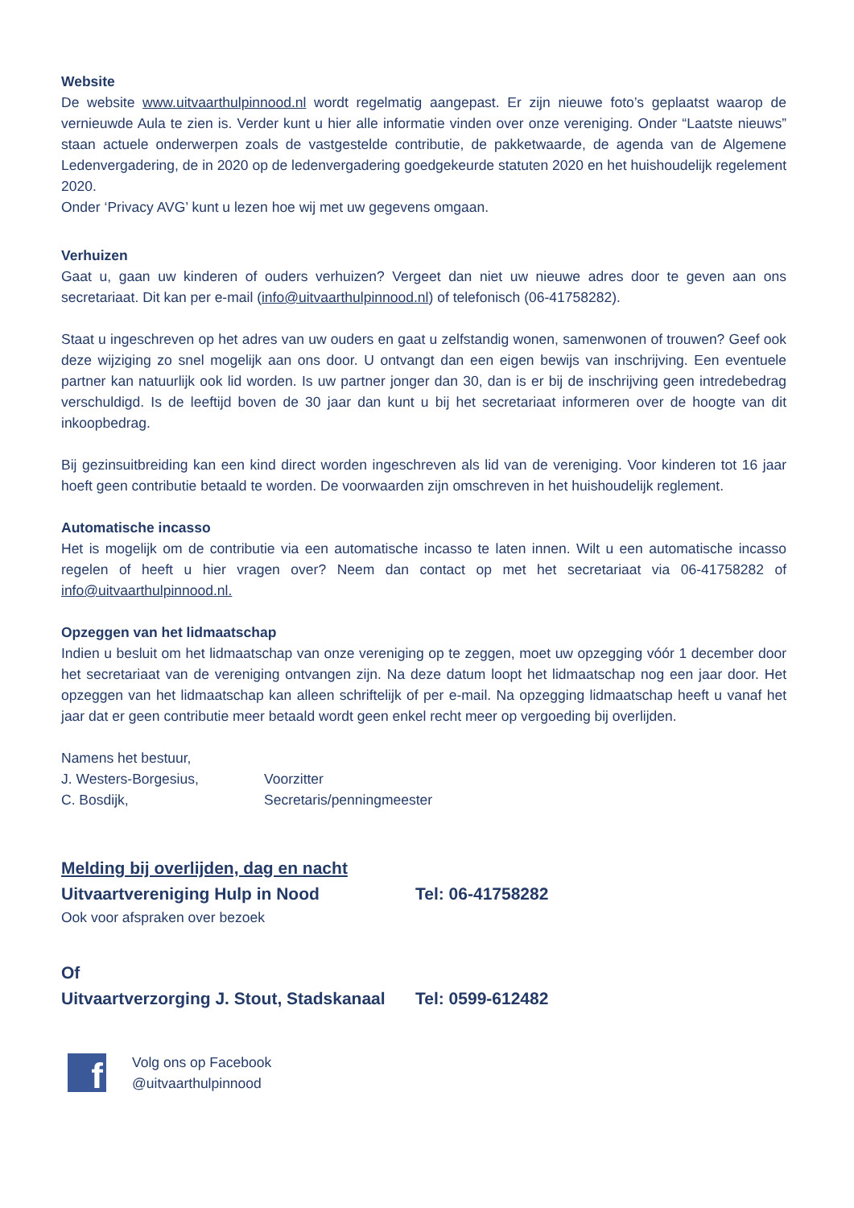Website
De website www.uitvaarthulpinnood.nl wordt regelmatig aangepast. Er zijn nieuwe foto’s geplaatst waarop de vernieuwde Aula te zien is. Verder kunt u hier alle informatie vinden over onze vereniging. Onder “Laatste nieuws” staan actuele onderwerpen zoals de vastgestelde contributie, de pakketwaarde, de agenda van de Algemene Ledenvergadering, de in 2020 op de ledenvergadering goedgekeurde statuten 2020 en het huishoudelijk regelement 2020.
Onder ‘Privacy AVG’ kunt u lezen hoe wij met uw gegevens omgaan.
Verhuizen
Gaat u, gaan uw kinderen of ouders verhuizen? Vergeet dan niet uw nieuwe adres door te geven aan ons secretariaat. Dit kan per e-mail (info@uitvaarthulpinnood.nl) of telefonisch (06-41758282).
Staat u ingeschreven op het adres van uw ouders en gaat u zelfstandig wonen, samenwonen of trouwen? Geef ook deze wijziging zo snel mogelijk aan ons door. U ontvangt dan een eigen bewijs van inschrijving. Een eventuele partner kan natuurlijk ook lid worden. Is uw partner jonger dan 30, dan is er bij de inschrijving geen intredebedrag verschuldigd. Is de leeftijd boven de 30 jaar dan kunt u bij het secretariaat informeren over de hoogte van dit inkoopbedrag.
Bij gezinsuitbreiding kan een kind direct worden ingeschreven als lid van de vereniging. Voor kinderen tot 16 jaar hoeft geen contributie betaald te worden. De voorwaarden zijn omschreven in het huishoudelijk reglement.
Automatische incasso
Het is mogelijk om de contributie via een automatische incasso te laten innen. Wilt u een automatische incasso regelen of heeft u hier vragen over? Neem dan contact op met het secretariaat via 06-41758282 of info@uitvaarthulpinnood.nl.
Opzeggen van het lidmaatschap
Indien u besluit om het lidmaatschap van onze vereniging op te zeggen, moet uw opzegging vóór 1 december door het secretariaat van de vereniging ontvangen zijn. Na deze datum loopt het lidmaatschap nog een jaar door. Het opzeggen van het lidmaatschap kan alleen schriftelijk of per e-mail. Na opzegging lidmaatschap heeft u vanaf het jaar dat er geen contributie meer betaald wordt geen enkel recht meer op vergoeding bij overlijden.
Namens het bestuur,
J. Westers-Borgesius, Voorzitter
C. Bosdijk, Secretaris/penningmeester
Melding bij overlijden, dag en nacht
Uitvaartvereniging Hulp in Nood Tel: 06-41758282
Ook voor afspraken over bezoek
Of
Uitvaartverzorging J. Stout, Stadskanaal Tel: 0599-612482
f
Volg ons op Facebook
@uitvaarthulpinnood